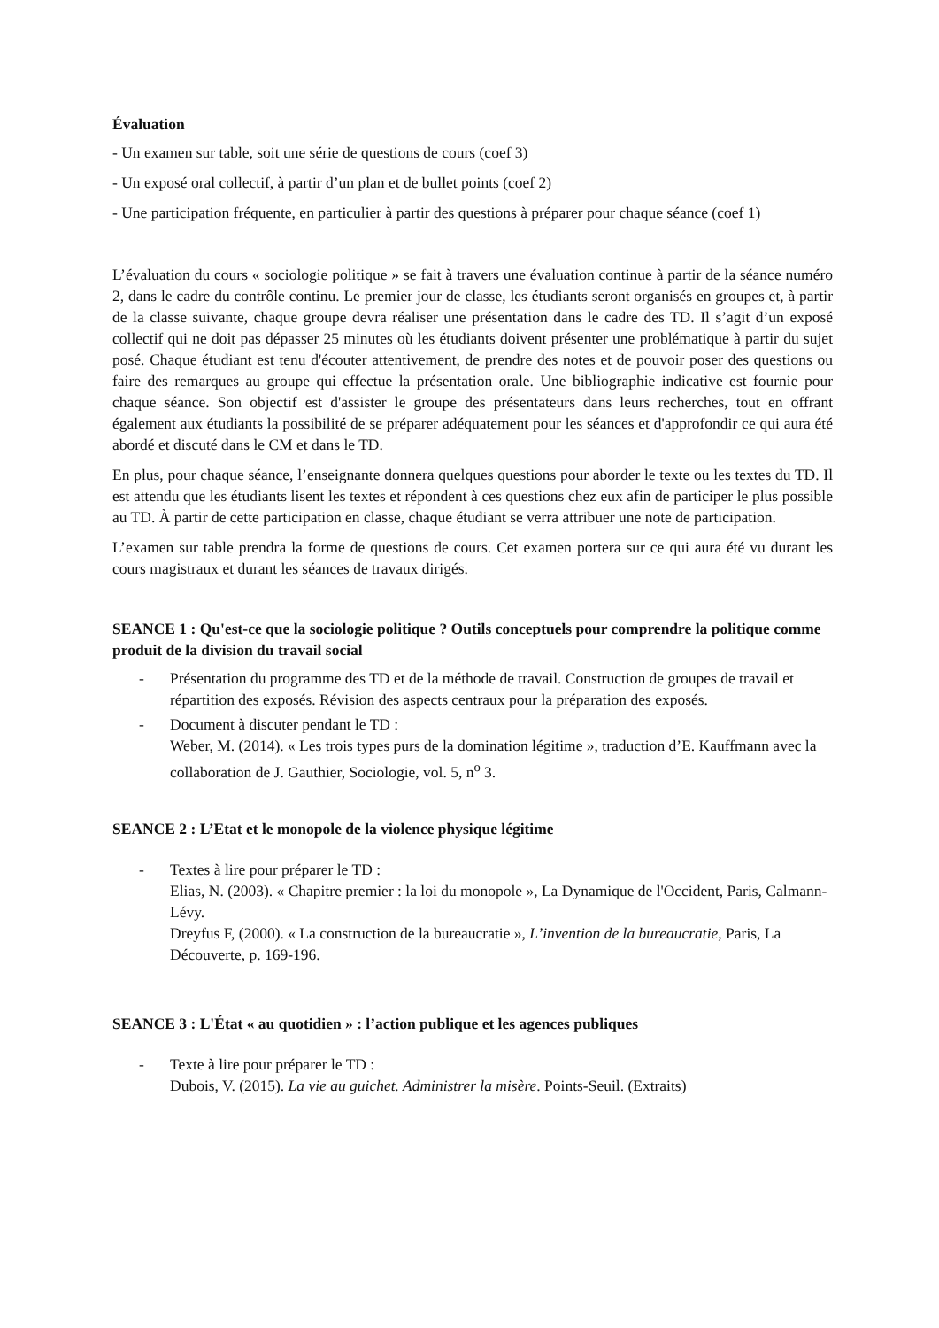Évaluation
- Un examen sur table, soit une série de questions de cours (coef 3)
- Un exposé oral collectif, à partir d’un plan et de bullet points (coef 2)
- Une participation fréquente, en particulier à partir des questions à préparer pour chaque séance (coef 1)
L’évaluation du cours « sociologie politique » se fait à travers une évaluation continue à partir de la séance numéro 2, dans le cadre du contrôle continu. Le premier jour de classe, les étudiants seront organisés en groupes et, à partir de la classe suivante, chaque groupe devra réaliser une présentation dans le cadre des TD. Il s’agit d’un exposé collectif qui ne doit pas dépasser 25 minutes où les étudiants doivent présenter une problématique à partir du sujet posé. Chaque étudiant est tenu d'écouter attentivement, de prendre des notes et de pouvoir poser des questions ou faire des remarques au groupe qui effectue la présentation orale. Une bibliographie indicative est fournie pour chaque séance. Son objectif est d'assister le groupe des présentateurs dans leurs recherches, tout en offrant également aux étudiants la possibilité de se préparer adéquatement pour les séances et d'approfondir ce qui aura été abordé et discuté dans le CM et dans le TD.
En plus, pour chaque séance, l’enseignante donnera quelques questions pour aborder le texte ou les textes du TD. Il est attendu que les étudiants lisent les textes et répondent à ces questions chez eux afin de participer le plus possible au TD. À partir de cette participation en classe, chaque étudiant se verra attribuer une note de participation.
L’examen sur table prendra la forme de questions de cours. Cet examen portera sur ce qui aura été vu durant les cours magistraux et durant les séances de travaux dirigés.
SEANCE 1 : Qu'est-ce que la sociologie politique ? Outils conceptuels pour comprendre la politique comme produit de la division du travail social
- Présentation du programme des TD et de la méthode de travail. Construction de groupes de travail et répartition des exposés. Révision des aspects centraux pour la préparation des exposés.
- Document à discuter pendant le TD :
Weber, M. (2014). « Les trois types purs de la domination légitime », traduction d’E. Kauffmann avec la collaboration de J. Gauthier, Sociologie, vol. 5, n<sup>o</sup> 3.
SEANCE 2 : L’Etat et le monopole de la violence physique légitime
- Textes à lire pour préparer le TD :
Elias, N. (2003). « Chapitre premier : la loi du monopole », La Dynamique de l'Occident, Paris, Calmann-Lévy.
Dreyfus F, (2000). « La construction de la bureaucratie », L’invention de la bureaucratie, Paris, La Découverte, p. 169-196.
SEANCE 3 : L'État « au quotidien » : l’action publique et les agences publiques
- Texte à lire pour préparer le TD :
Dubois, V. (2015). La vie au guichet. Administrer la misère. Points-Seuil. (Extraits)